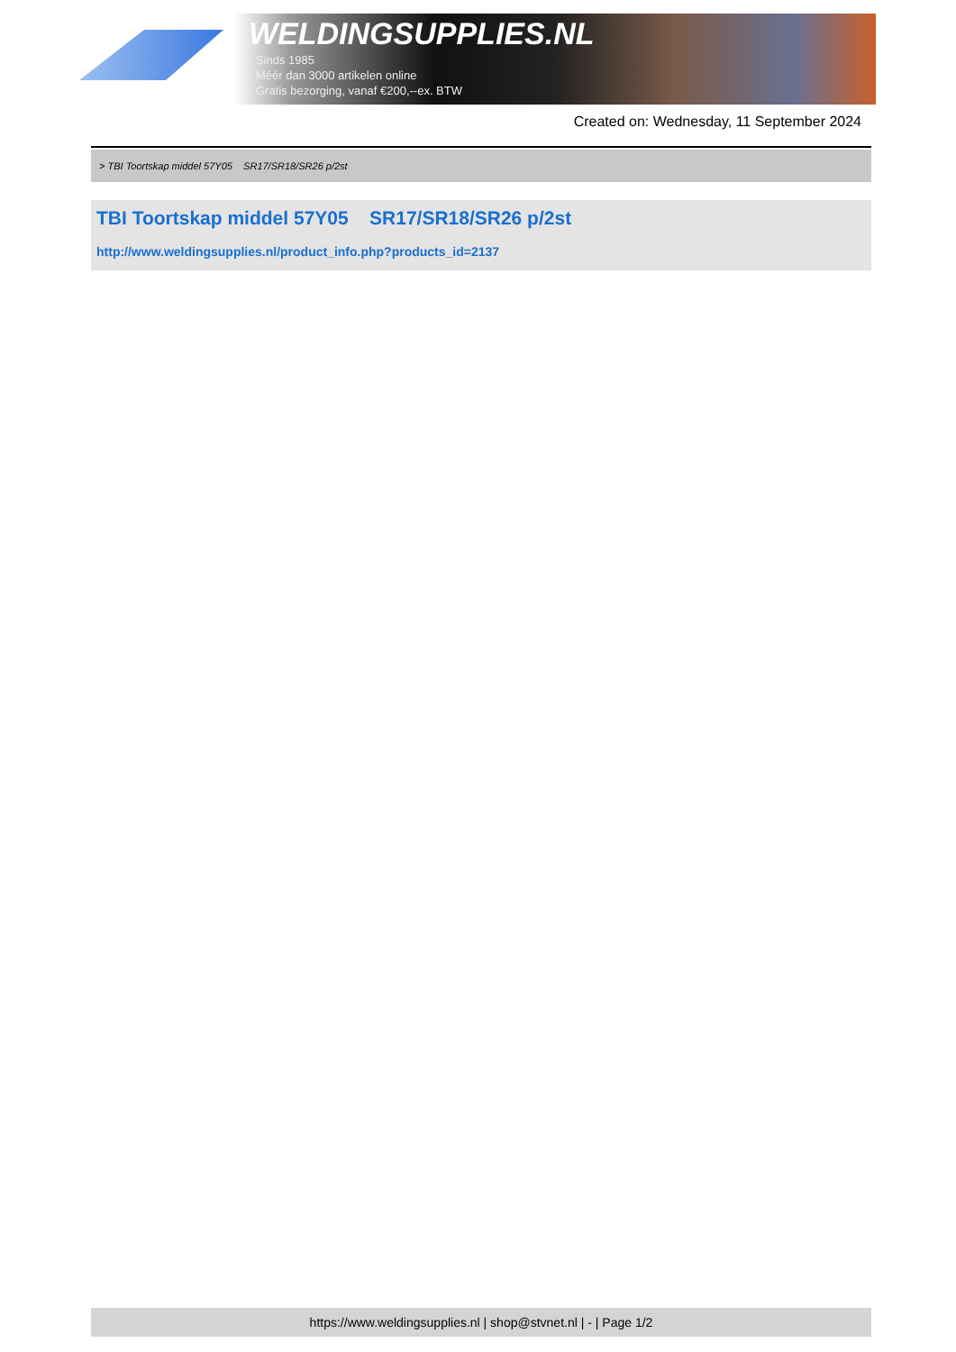WELDINGSUPPLIES.NL
- Sinds 1985
- Méér dan 3000 artikelen online
- Gratis bezorging, vanaf €200,--ex. BTW
Created on: Wednesday, 11 September 2024
> TBI Toortskap middel 57Y05 SR17/SR18/SR26 p/2st
TBI Toortskap middel 57Y05 SR17/SR18/SR26 p/2st
http://www.weldingsupplies.nl/product_info.php?products_id=2137
https://www.weldingsupplies.nl | shop@stvnet.nl | - | Page 1/2